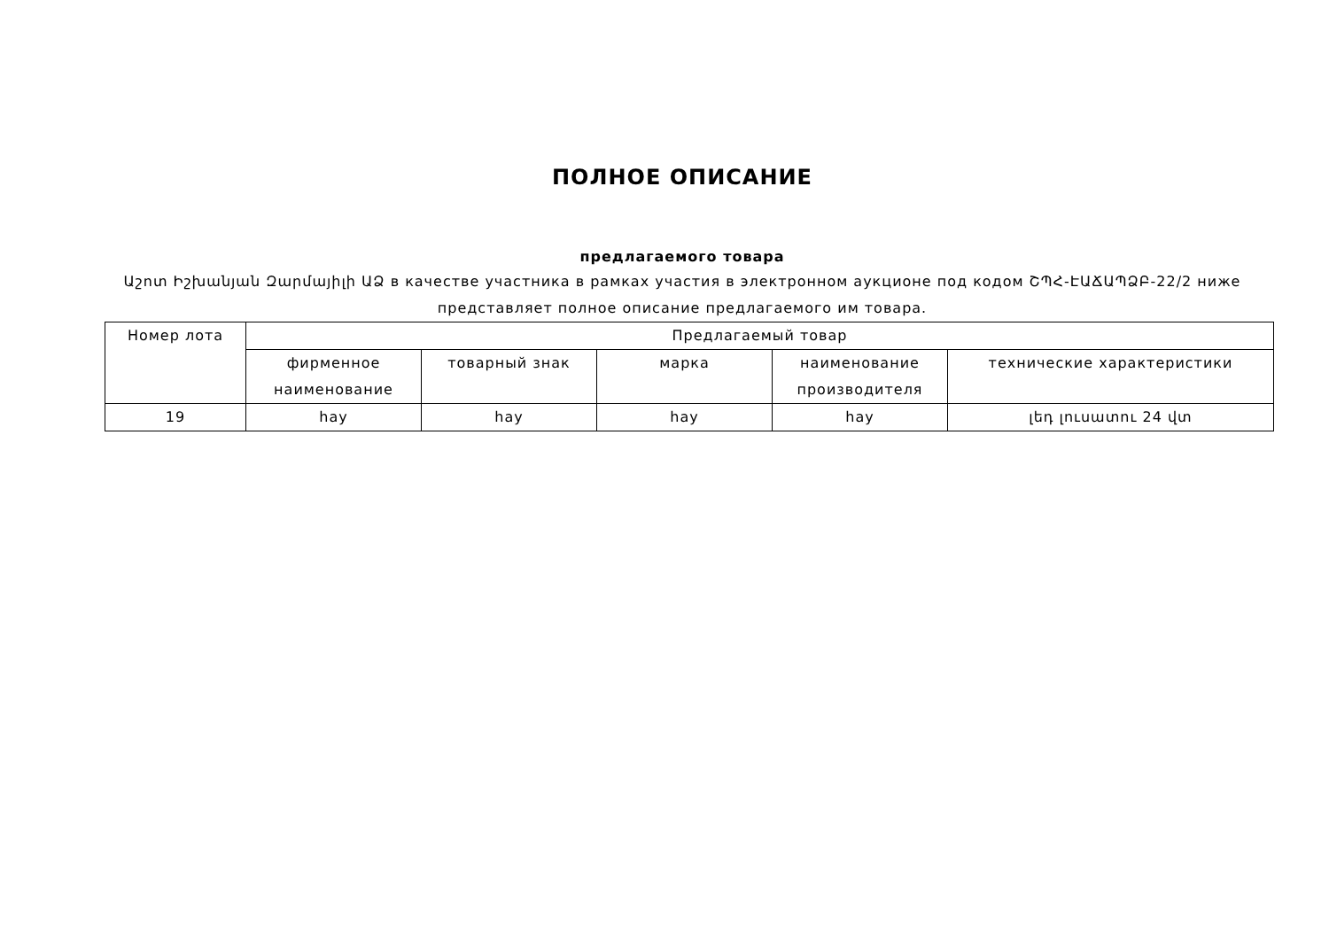ПОЛНОЕ ОПИСАНИЕ
предлагаемого товара
Աշոտ Իշխանյան Զարմայիլի ԱՁ в качестве участника в рамках участия в электронном аукционе под кодом ՇՊՀ-ԷԱՃԱՊՁԲ-22/2 ниже представляет полное описание предлагаемого им товара.
| Номер лота | Предлагаемый товар | | | | |
| --- | --- | --- | --- | --- | --- |
| | фирменное наименование | товарный знак | марка | наименование производителя | технические характеристики |
| 19 | hay | hay | hay | hay | լեդ լուսատու 24 վտ |